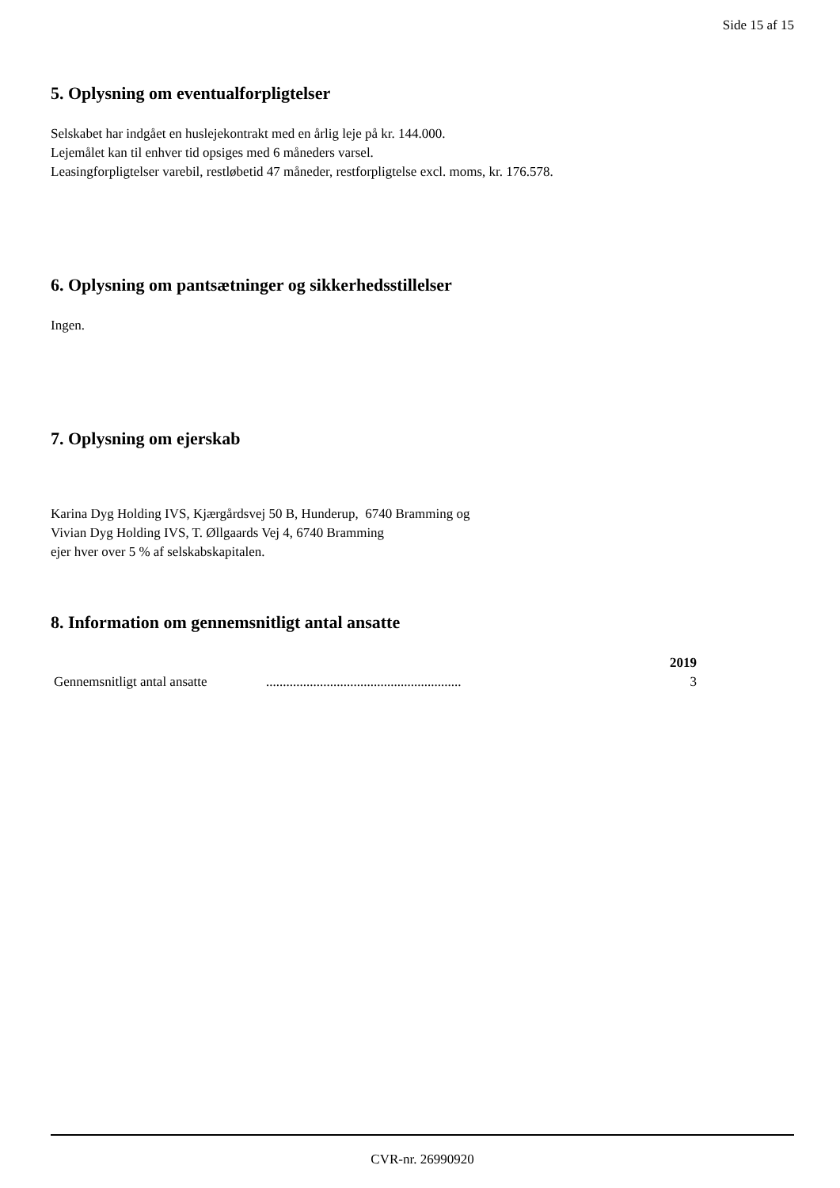Side 15 af 15
5. Oplysning om eventualforpligtelser
Selskabet har indgået en huslejekontrakt med en årlig leje på kr. 144.000.
Lejemålet kan til enhver tid opsiges med 6 måneders varsel.
Leasingforpligtelser varebil, restløbetid 47 måneder, restforpligtelse excl. moms, kr. 176.578.
6. Oplysning om pantsætninger og sikkerhedsstillelser
Ingen.
7. Oplysning om ejerskab
Karina Dyg Holding IVS, Kjærgårdsvej 50 B, Hunderup, 6740 Bramming og
Vivian Dyg Holding IVS, T. Øllgaards Vej 4, 6740 Bramming
ejer hver over 5 % af selskabskapitalen.
8. Information om gennemsnitligt antal ansatte
| | | 2019 |
| --- | --- | --- |
| Gennemsnitligt antal ansatte | .......................................................... | 3 |
CVR-nr. 26990920